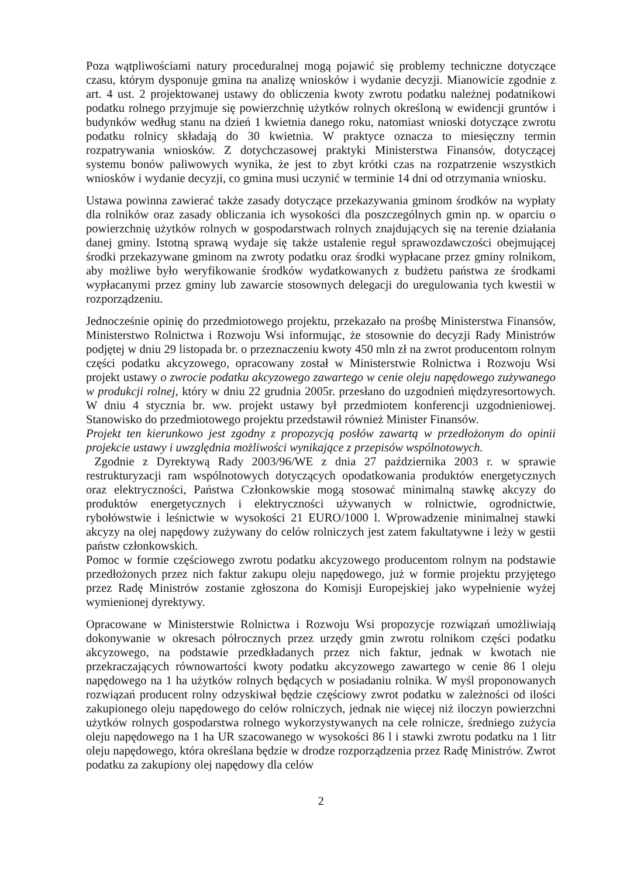Poza wątpliwościami natury proceduralnej mogą pojawić się problemy techniczne dotyczące czasu, którym dysponuje gmina na analizę wniosków i wydanie decyzji. Mianowicie zgodnie z art. 4 ust. 2 projektowanej ustawy do obliczenia kwoty zwrotu podatku należnej podatnikowi podatku rolnego przyjmuje się powierzchnię użytków rolnych określoną w ewidencji gruntów i budynków według stanu na dzień 1 kwietnia danego roku, natomiast wnioski dotyczące zwrotu podatku rolnicy składają do 30 kwietnia. W praktyce oznacza to miesięczny termin rozpatrywania wniosków. Z dotychczasowej praktyki Ministerstwa Finansów, dotyczącej systemu bonów paliwowych wynika, że jest to zbyt krótki czas na rozpatrzenie wszystkich wniosków i wydanie decyzji, co gmina musi uczynić w terminie 14 dni od otrzymania wniosku.
Ustawa powinna zawierać także zasady dotyczące przekazywania gminom środków na wypłaty dla rolników oraz zasady obliczania ich wysokości dla poszczególnych gmin np. w oparciu o powierzchnię użytków rolnych w gospodarstwach rolnych znajdujących się na terenie działania danej gminy. Istotną sprawą wydaje się także ustalenie reguł sprawozdawczości obejmującej środki przekazywane gminom na zwroty podatku oraz środki wypłacane przez gminy rolnikom, aby możliwe było weryfikowanie środków wydatkowanych z budżetu państwa ze środkami wypłacanymi przez gminy lub zawarcie stosownych delegacji do uregulowania tych kwestii w rozporządzeniu.
Jednocześnie opinię do przedmiotowego projektu, przekazało na prośbę Ministerstwa Finansów, Ministerstwo Rolnictwa i Rozwoju Wsi informując, że stosownie do decyzji Rady Ministrów podjętej w dniu 29 listopada br. o przeznaczeniu kwoty 450 mln zł na zwrot producentom rolnym części podatku akcyzowego, opracowany został w Ministerstwie Rolnictwa i Rozwoju Wsi projekt ustawy o zwrocie podatku akcyzowego zawartego w cenie oleju napędowego zużywanego w produkcji rolnej, który w dniu 22 grudnia 2005r. przesłano do uzgodnień międzyresortowych. W dniu 4 stycznia br. ww. projekt ustawy był przedmiotem konferencji uzgodnieniowej. Stanowisko do przedmiotowego projektu przedstawił również Minister Finansów.
Projekt ten kierunkowo jest zgodny z propozycją posłów zawartą w przedłożonym do opinii projekcie ustawy i uwzględnia możliwości wynikające z przepisów wspólnotowych.
Zgodnie z Dyrektywą Rady 2003/96/WE z dnia 27 października 2003 r. w sprawie restrukturyzacji ram wspólnotowych dotyczących opodatkowania produktów energetycznych oraz elektryczności, Państwa Członkowskie mogą stosować minimalną stawkę akcyzy do produktów energetycznych i elektryczności używanych w rolnictwie, ogrodnictwie, rybołówstwie i leśnictwie w wysokości 21 EURO/1000 l. Wprowadzenie minimalnej stawki akcyzy na olej napędowy zużywany do celów rolniczych jest zatem fakultatywne i leży w gestii państw członkowskich.
Pomoc w formie częściowego zwrotu podatku akcyzowego producentom rolnym na podstawie przedłożonych przez nich faktur zakupu oleju napędowego, już w formie projektu przyjętego przez Radę Ministrów zostanie zgłoszona do Komisji Europejskiej jako wypełnienie wyżej wymienionej dyrektywy.
Opracowane w Ministerstwie Rolnictwa i Rozwoju Wsi propozycje rozwiązań umożliwiają dokonywanie w okresach półrocznych przez urzędy gmin zwrotu rolnikom części podatku akcyzowego, na podstawie przedkładanych przez nich faktur, jednak w kwotach nie przekraczających równowartości kwoty podatku akcyzowego zawartego w cenie 86 l oleju napędowego na 1 ha użytków rolnych będących w posiadaniu rolnika. W myśl proponowanych rozwiązań producent rolny odzyskiwał będzie częściowy zwrot podatku w zależności od ilości zakupionego oleju napędowego do celów rolniczych, jednak nie więcej niż iloczyn powierzchni użytków rolnych gospodarstwa rolnego wykorzystywanych na cele rolnicze, średniego zużycia oleju napędowego na 1 ha UR szacowanego w wysokości 86 l i stawki zwrotu podatku na 1 litr oleju napędowego, która określana będzie w drodze rozporządzenia przez Radę Ministrów. Zwrot podatku za zakupiony olej napędowy dla celów
2